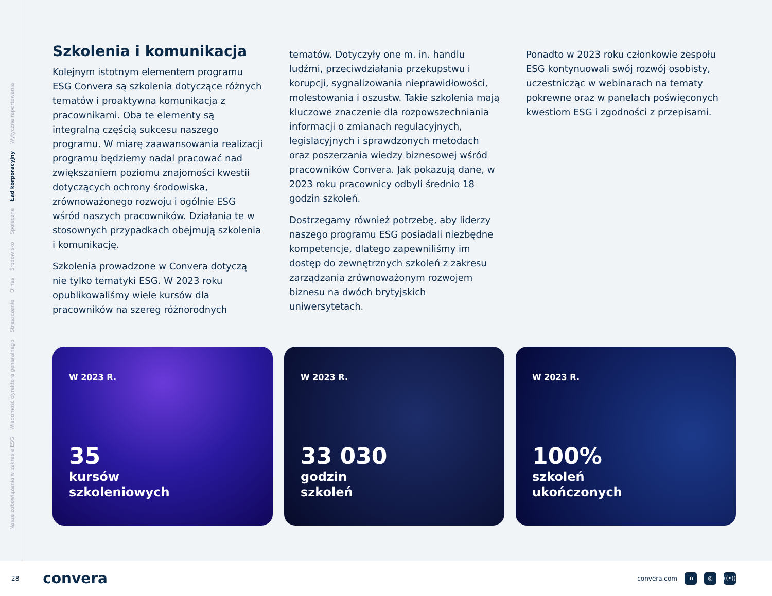Nasze zobowiązania w zakresie ESG Wiadomość dyrektora generalnego Streszczenie O nas Środowisko Społeczne Ład korporacyjny Wytyczne raportowania
Szkolenia i komunikacja
Kolejnym istotnym elementem programu ESG Convera są szkolenia dotyczące różnych tematów i proaktywna komunikacja z pracownikami. Oba te elementy są integralną częścią sukcesu naszego programu. W miarę zaawansowania realizacji programu będziemy nadal pracować nad zwiększaniem poziomu znajomości kwestii dotyczących ochrony środowiska, zrównoważonego rozwoju i ogólnie ESG wśród naszych pracowników. Działania te w stosownych przypadkach obejmują szkolenia i komunikację.
Szkolenia prowadzone w Convera dotyczą nie tylko tematyki ESG. W 2023 roku opublikowaliśmy wiele kursów dla pracowników na szereg różnorodnych
tematów. Dotyczyły one m. in. handlu ludźmi, przeciwdziałania przekupstwu i korupcji, sygnalizowania nieprawidłowości, molestowania i oszustw. Takie szkolenia mają kluczowe znaczenie dla rozpowszechniania informacji o zmianach regulacyjnych, legislacyjnych i sprawdzonych metodach oraz poszerzania wiedzy biznesowej wśród pracowników Convera. Jak pokazują dane, w 2023 roku pracownicy odbyli średnio 18 godzin szkoleń.
Dostrzegamy również potrzebę, aby liderzy naszego programu ESG posiadali niezbędne kompetencje, dlatego zapewniliśmy im dostęp do zewnętrznych szkoleń z zakresu zarządzania zrównoważonym rozwojem biznesu na dwóch brytyjskich uniwersytetach.
Ponadto w 2023 roku członkowie zespołu ESG kontynuowali swój rozwój osobisty, uczestnicząc w webinarach na tematy pokrewne oraz w panelach poświęconych kwestiom ESG i zgodności z przepisami.
W 2023 R.
35
kursów
szkoleniowych
W 2023 R.
33 030
godzin
szkoleń
W 2023 R.
100%
szkoleń
ukończonych
28 convera
convera.com in ◎ ((•))